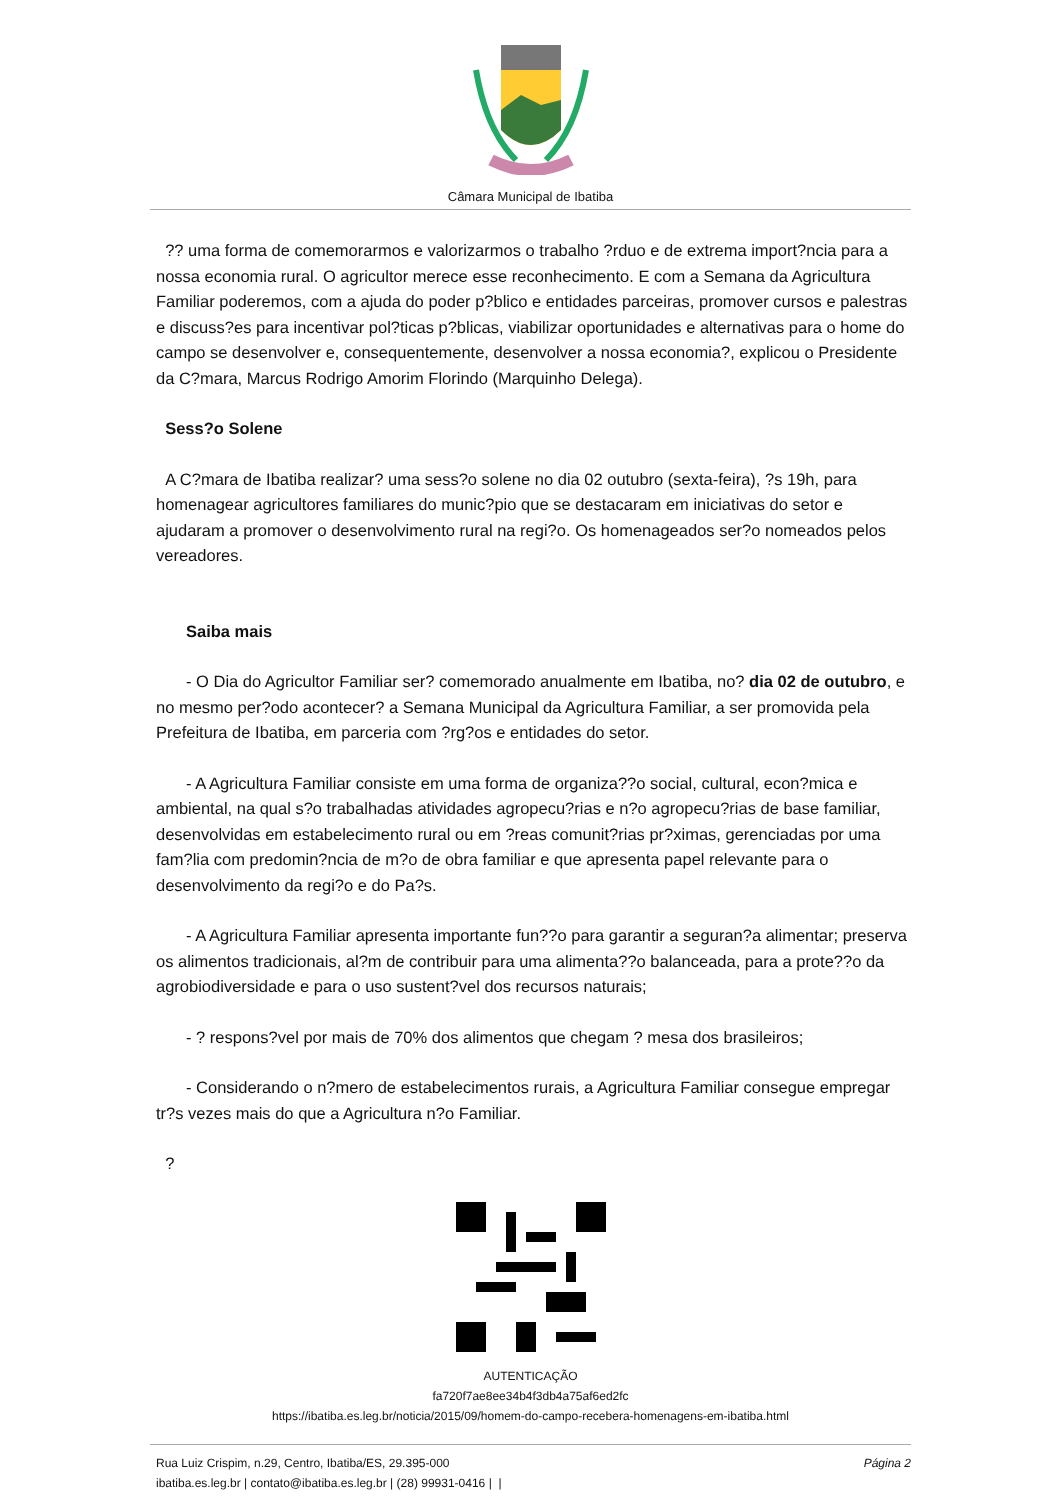Câmara Municipal de Ibatiba
?? uma forma de comemorarmos e valorizarmos o trabalho ?rduo e de extrema import?ncia para a nossa economia rural. O agricultor merece esse reconhecimento. E com a Semana da Agricultura Familiar poderemos, com a ajuda do poder p?blico e entidades parceiras, promover cursos e palestras e discuss?es para incentivar pol?ticas p?blicas, viabilizar oportunidades e alternativas para o home do campo se desenvolver e, consequentemente, desenvolver a nossa economia?, explicou o Presidente da C?mara, Marcus Rodrigo Amorim Florindo (Marquinho Delega).
Sess?o Solene
A C?mara de Ibatiba realizar? uma sess?o solene no dia 02 outubro (sexta-feira), ?s 19h, para homenagear agricultores familiares do munic?pio que se destacaram em iniciativas do setor e ajudaram a promover o desenvolvimento rural na regi?o. Os homenageados ser?o nomeados pelos vereadores.
Saiba mais
- O Dia do Agricultor Familiar ser? comemorado anualmente em Ibatiba, no? dia 02 de outubro, e no mesmo per?odo acontecer? a Semana Municipal da Agricultura Familiar, a ser promovida pela Prefeitura de Ibatiba, em parceria com ?rg?os e entidades do setor.
- A Agricultura Familiar consiste em uma forma de organiza??o social, cultural, econ?mica e ambiental, na qual s?o trabalhadas atividades agropecu?rias e n?o agropecu?rias de base familiar, desenvolvidas em estabelecimento rural ou em ?reas comunit?rias pr?ximas, gerenciadas por uma fam?lia com predomin?ncia de m?o de obra familiar e que apresenta papel relevante para o desenvolvimento da regi?o e do Pa?s.
- A Agricultura Familiar apresenta importante fun??o para garantir a seguran?a alimentar; preserva os alimentos tradicionais, al?m de contribuir para uma alimenta??o balanceada, para a prote??o da agrobiodiversidade e para o uso sustent?vel dos recursos naturais;
- ? respons?vel por mais de 70% dos alimentos que chegam ? mesa dos brasileiros;
- Considerando o n?mero de estabelecimentos rurais, a Agricultura Familiar consegue empregar tr?s vezes mais do que a Agricultura n?o Familiar.
?
AUTENTICAÇÃO
fa720f7ae8ee34b4f3db4a75af6ed2fc
https://ibatiba.es.leg.br/noticia/2015/09/homem-do-campo-recebera-homenagens-em-ibatiba.html
Rua Luiz Crispim, n.29, Centro, Ibatiba/ES, 29.395-000
ibatiba.es.leg.br | contato@ibatiba.es.leg.br | (28) 99931-0416 | |
Página 2